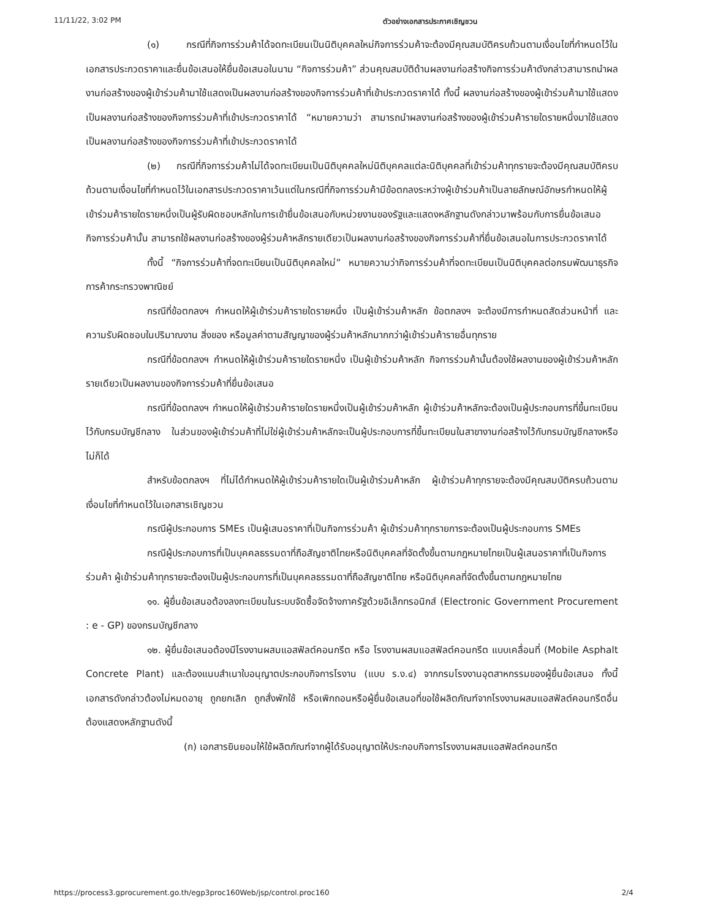11/11/22, 3:02 PM ตัวอย่างเอกสารประกาศเชิญชวน
(๑) กรณีที่กิจการร่วมค้าได้จดทะเบียนเป็นนิติบุคคลใหม่กิจการร่วมค้าจะต้องมีคุณสมบัติครบถ้วนตามเงื่อนไขที่กำหนดไว้ในเอกสารประกวดราคาและยื่นข้อเสนอให้ยื่นข้อเสนอในนาม “กิจการร่วมค้า” ส่วนคุณสมบัติด้านผลงานก่อสร้างกิจการร่วมค้าดังกล่าวสามารถนำผลงานก่อสร้างของผู้เข้าร่วมค้ามาใช้แสดงเป็นผลงานก่อสร้างของกิจการร่วมค้าที่เข้าประกวดราคาได้ ทั้งนี้ ผลงานก่อสร้างของผู้เข้าร่วมค้ามาใช้แสดงเป็นผลงานก่อสร้างของกิจการร่วมค้าที่เข้าประกวดราคาได้ “หมายความว่า สามารถนำผลงานก่อสร้างของผู้เข้าร่วมค้ารายใดรายหนึ่งมาใช้แสดงเป็นผลงานก่อสร้างของกิจการร่วมค้าที่เข้าประกวดราคาได้
(๒) กรณีที่กิจการร่วมค้าไม่ได้จดทะเบียนเป็นนิติบุคคลใหม่นิติบุคคลแต่ละนิติบุคคลที่เข้าร่วมค้าทุกรายจะต้องมีคุณสมบัติครบถ้วนตามเงื่อนไขที่กำหนดไว้ในเอกสารประกวดราคาเว้นแต่ในกรณีที่กิจการร่วมค้ามีข้อตกลงระหว่างผู้เข้าร่วมค้าเป็นลายลักษณ์อักษรกำหนดให้ผู้เข้าร่วมค้ารายใดรายหนึ่งเป็นผู้รับผิดชอบหลักในการเข้ายื่นข้อเสนอกับหน่วยงานของรัฐและแสดงหลักฐานดังกล่าวมาพร้อมกับการยื่นข้อเสนอ กิจการร่วมค้านั้น สามารถใช้ผลงานก่อสร้างของผู้ร่วมค้าหลักรายเดียวเป็นผลงานก่อสร้างของกิจการร่วมค้าที่ยื่นข้อเสนอในการประกวดราคาได้
ทั้งนี้ “กิจการร่วมค้าที่จดทะเบียนเป็นนิติบุคคลใหม่” หมายความว่ากิจการร่วมค้าที่จดทะเบียนเป็นนิติบุคคลต่อกรมพัฒนาธุรกิจการค้ากระทรวงพาณิชย์
กรณีที่ข้อตกลงฯ กำหนดให้ผู้เข้าร่วมค้ารายใดรายหนึ่ง เป็นผู้เข้าร่วมค้าหลัก ข้อตกลงฯ จะต้องมีการกำหนดสัดส่วนหน้าที่ และความรับผิดชอบในปริมาณงาน สิ่งของ หรือมูลค่าตามสัญญาของผู้ร่วมค้าหลักมากกว่าผู้เข้าร่วมค้ารายอื่นทุกราย
กรณีที่ข้อตกลงฯ กำหนดให้ผู้เข้าร่วมค้ารายใดรายหนึ่ง เป็นผู้เข้าร่วมค้าหลัก กิจการร่วมค้านั้นต้องใช้ผลงานของผู้เข้าร่วมค้าหลักรายเดียวเป็นผลงานของกิจการร่วมค้าที่ยื่นข้อเสนอ
กรณีที่ข้อตกลงฯ กำหนดให้ผู้เข้าร่วมค้ารายใดรายหนึ่งเป็นผู้เข้าร่วมค้าหลัก ผู้เข้าร่วมค้าหลักจะต้องเป็นผู้ประกอบการที่ขึ้นทะเบียนไว้กับกรมบัญชีกลาง ในส่วนของผู้เข้าร่วมค้าที่ไม่ใช่ผู้เข้าร่วมค้าหลักจะเป็นผู้ประกอบการที่ขึ้นทะเบียนในสาขางานก่อสร้างไว้กับกรมบัญชีกลางหรือไม่ก็ได้
สำหรับข้อตกลงฯ ที่ไม่ได้กำหนดให้ผู้เข้าร่วมค้ารายใดเป็นผู้เข้าร่วมค้าหลัก ผู้เข้าร่วมค้าทุกรายจะต้องมีคุณสมบัติครบถ้วนตามเงื่อนไขที่กำหนดไว้ในเอกสารเชิญชวน
กรณีผู้ประกอบการ SMEs เป็นผู้เสนอราคาที่เป็นกิจการร่วมค้า ผู้เข้าร่วมค้าทุกรายการจะต้องเป็นผู้ประกอบการ SMEs
กรณีผู้ประกอบการที่เป็นบุคคลธรรมดาที่ถือสัญชาติไทยหรือนิติบุคคลที่จัดตั้งขึ้นตามกฎหมายไทยเป็นผู้เสนอราคาที่เป็นกิจการร่วมค้า ผู้เข้าร่วมค้าทุกรายจะต้องเป็นผู้ประกอบการที่เป็นบุคคลธรรมดาที่ถือสัญชาติไทย หรือนิติบุคคลที่จัดตั้งขึ้นตามกฎหมายไทย
๑๑. ผู้ยื่นข้อเสนอต้องลงทะเบียนในระบบจัดซื้อจัดจ้างภาครัฐด้วยอิเล็กทรอนิกส์ (Electronic Government Procurement : e - GP) ของกรมบัญชีกลาง
๑๒. ผู้ยื่นข้อเสนอต้องมีโรงงานผสมแอสฟัลต์คอนกรีต หรือ โรงงานผสมแอสฟัลต์คอนกรีต แบบเคลื่อนที่ (Mobile Asphalt Concrete Plant) และต้องแนบสำเนาใบอนุญาตประกอบกิจการโรงาน (แบบ ร.ง.๔) จากกรมโรงงานอุตสาหกรรมของผู้ยื่นข้อเสนอ ทั้งนี้เอกสารดังกล่าวต้องไม่หมดอายุ ถูกยกเลิก ถูกสั่งพักใช้ หรือเพิกถอนหรือผู้ยื่นข้อเสนอที่ขอใช้ผลิตภัณฑ์จากโรงงานผสมแอสฟัลต์คอนกรีตอื่น ต้องแสดงหลักฐานดังนี้
(ก) เอกสารยินยอมให้ใช้ผลิตภัณฑ์จากผู้ได้รับอนุญาตให้ประกอบกิจการโรงงานผสมแอสฟัลต์คอนกรีต
https://process3.gprocurement.go.th/egp3proc160Web/jsp/control.proc160 2/4